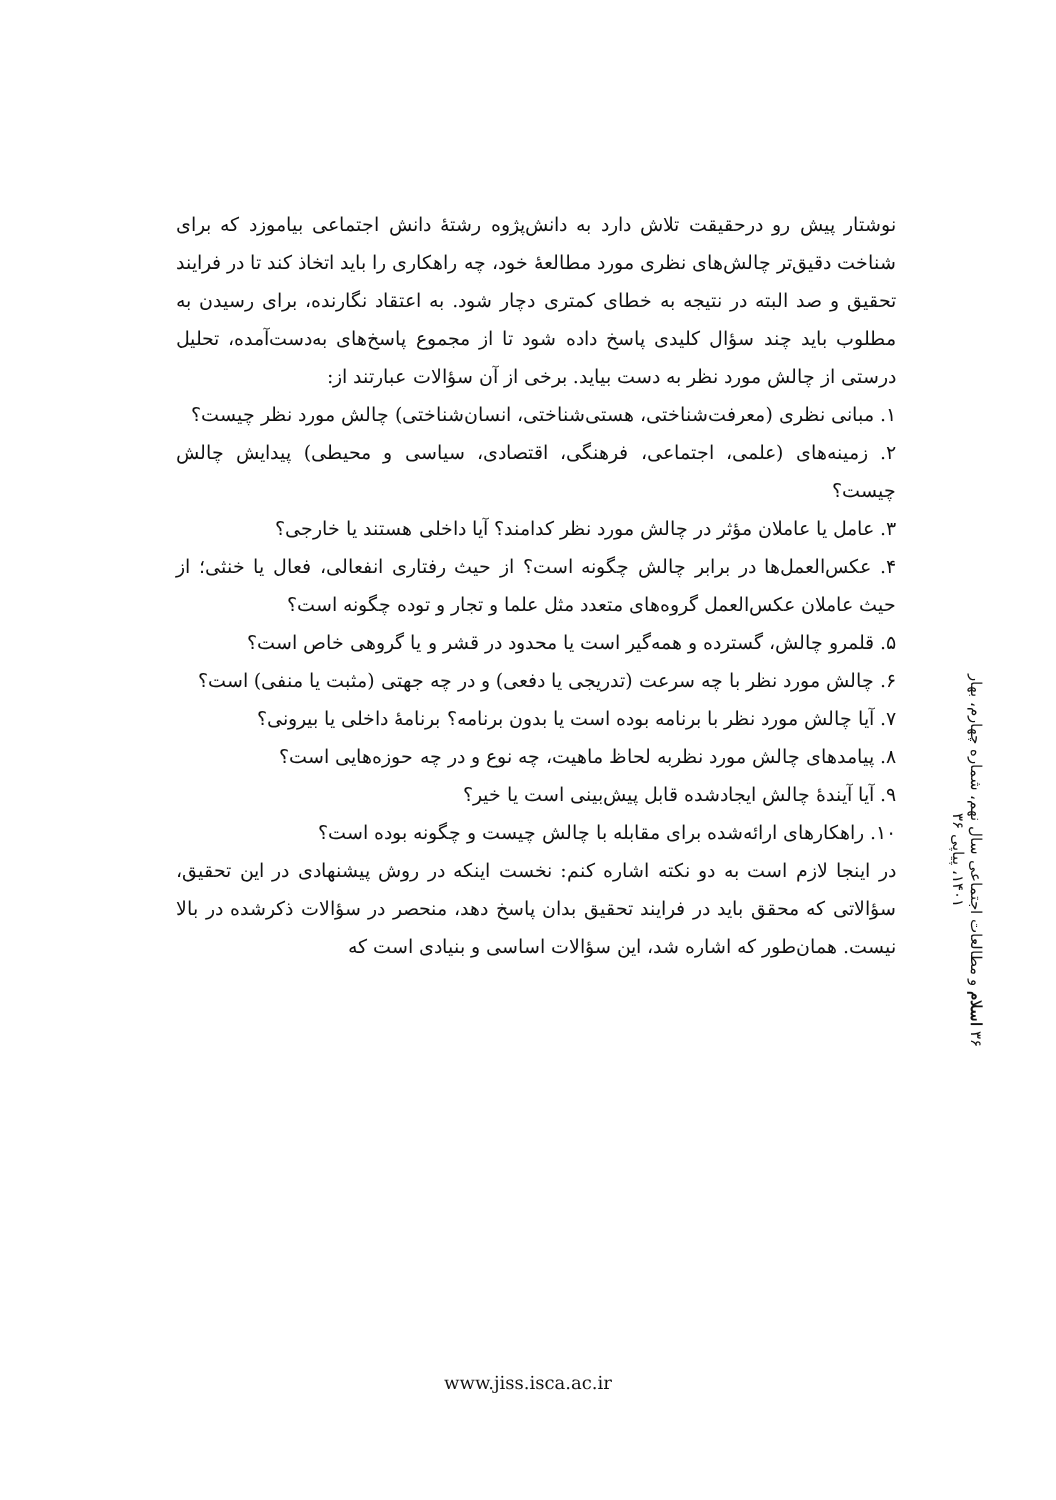نوشتار پیش رو درحقیقت تلاش دارد به دانش‌پژوه رشتهٔ دانش اجتماعی بیاموزد که برای شناخت دقیق‌تر چالش‌های نظری مورد مطالعهٔ خود، چه راهکاری را باید اتخاذ کند تا در فرایند تحقیق و صد البته در نتیجه به خطای کمتری دچار شود. به اعتقاد نگارنده، برای رسیدن به مطلوب باید چند سؤال کلیدی پاسخ داده شود تا از مجموع پاسخ‌های به‌دست‌آمده، تحلیل درستی از چالش مورد نظر به دست بیاید. برخی از آن سؤالات عبارتند از:
۱. مبانی نظری (معرفت‌شناختی، هستی‌شناختی، انسان‌شناختی) چالش مورد نظر چیست؟
۲. زمینه‌های (علمی، اجتماعی، فرهنگی، اقتصادی، سیاسی و محیطی) پیدایش چالش چیست؟
۳. عامل یا عاملان مؤثر در چالش مورد نظر کدامند؟ آیا داخلی هستند یا خارجی؟
۴. عکس‌العمل‌ها در برابر چالش چگونه است؟ از حیث رفتاری انفعالی، فعال یا خنثی؛ از حیث عاملان عکس‌العمل گروه‌های متعدد مثل علما و تجار و توده چگونه است؟
۵. قلمرو چالش، گسترده و همه‌گیر است یا محدود در قشر و یا گروهی خاص است؟
۶. چالش مورد نظر با چه سرعت (تدریجی یا دفعی) و در چه جهتی (مثبت یا منفی) است؟
۷. آیا چالش مورد نظر با برنامه بوده است یا بدون برنامه؟ برنامهٔ داخلی یا بیرونی؟
۸. پیامدهای چالش مورد نظربه لحاظ ماهیت، چه نوع و در چه حوزه‌هایی است؟
۹. آیا آیندهٔ چالش ایجادشده قابل پیش‌بینی است یا خیر؟
۱۰. راهکارهای ارائه‌شده برای مقابله با چالش چیست و چگونه بوده است؟
در اینجا لازم است به دو نکته اشاره کنم: نخست اینکه در روش پیشنهادی در این تحقیق، سؤالاتی که محقق باید در فرایند تحقیق بدان پاسخ دهد، منحصر در سؤالات ذکرشده در بالا نیست. همان‌طور که اشاره شد، این سؤالات اساسی و بنیادی است که
۳۶ اسلام و مطالعات اجتماعی سال نهم، شماره چهارم، بهار ۱۴۰۱، پیاپی ۳۶
www.jiss.isca.ac.ir